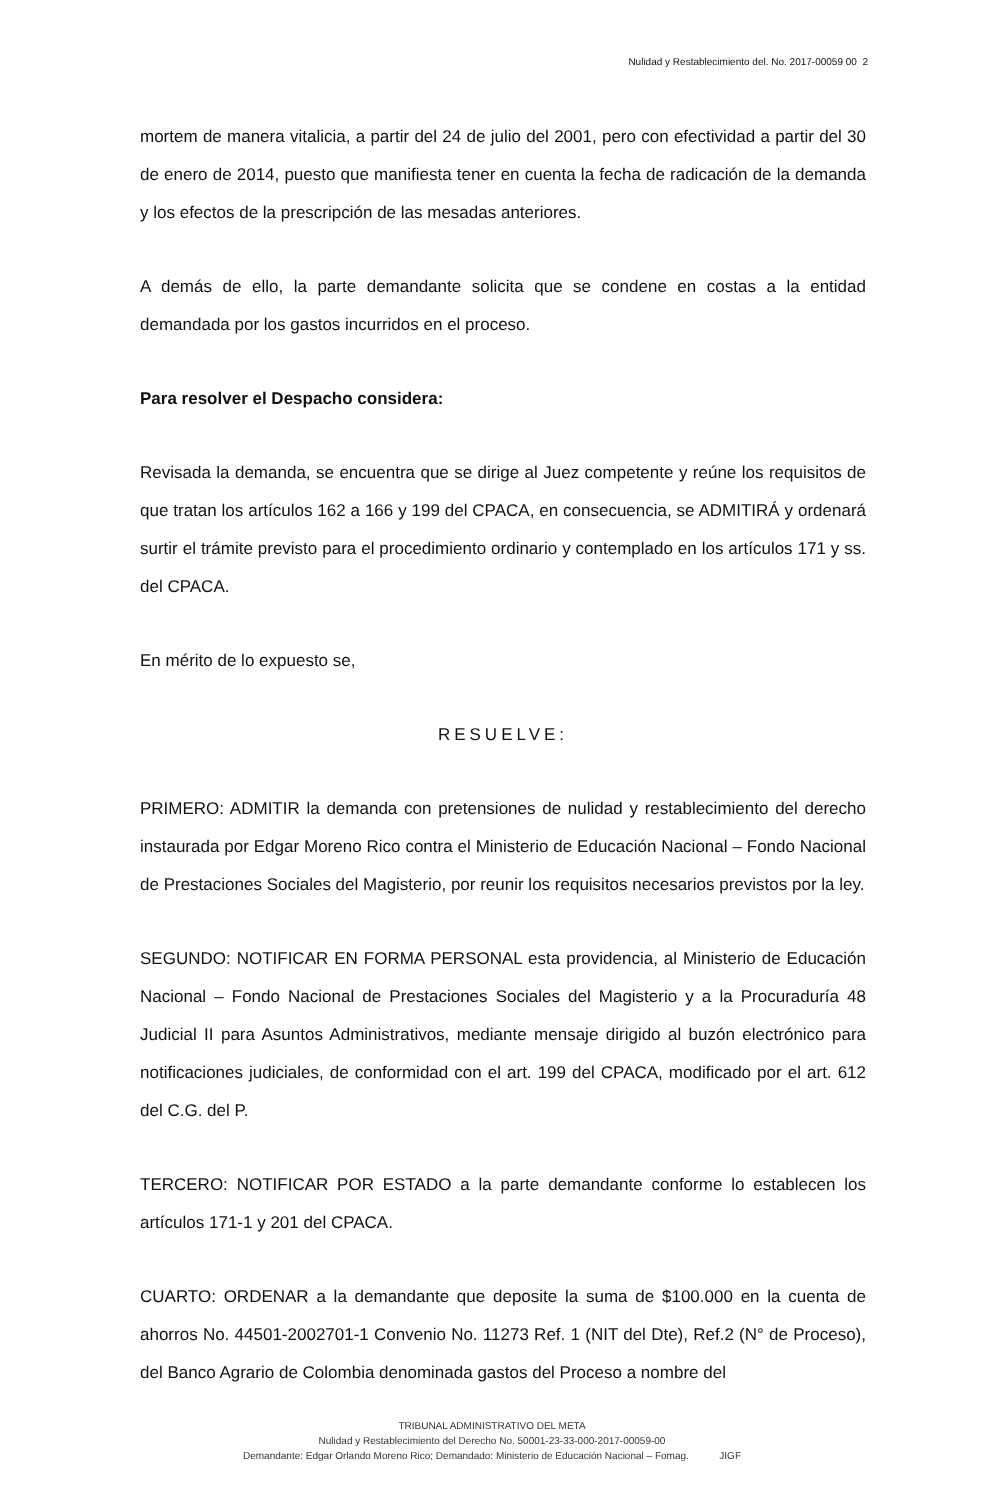Nulidad y Restablecimiento del. No. 2017-00059 00 2
mortem de manera vitalicia, a partir del 24 de julio del 2001, pero con efectividad a partir del 30 de enero de 2014, puesto que manifiesta tener en cuenta la fecha de radicación de la demanda y los efectos de la prescripción de las mesadas anteriores.
A demás de ello, la parte demandante solicita que se condene en costas a la entidad demandada por los gastos incurridos en el proceso.
Para resolver el Despacho considera:
Revisada la demanda, se encuentra que se dirige al Juez competente y reúne los requisitos de que tratan los artículos 162 a 166 y 199 del CPACA, en consecuencia, se ADMITIRÁ y ordenará surtir el trámite previsto para el procedimiento ordinario y contemplado en los artículos 171 y ss. del CPACA.
En mérito de lo expuesto se,
RESUELVE:
PRIMERO: ADMITIR la demanda con pretensiones de nulidad y restablecimiento del derecho instaurada por Edgar Moreno Rico contra el Ministerio de Educación Nacional – Fondo Nacional de Prestaciones Sociales del Magisterio, por reunir los requisitos necesarios previstos por la ley.
SEGUNDO: NOTIFICAR EN FORMA PERSONAL esta providencia, al Ministerio de Educación Nacional – Fondo Nacional de Prestaciones Sociales del Magisterio y a la Procuraduría 48 Judicial II para Asuntos Administrativos, mediante mensaje dirigido al buzón electrónico para notificaciones judiciales, de conformidad con el art. 199 del CPACA, modificado por el art. 612 del C.G. del P.
TERCERO: NOTIFICAR POR ESTADO a la parte demandante conforme lo establecen los artículos 171-1 y 201 del CPACA.
CUARTO: ORDENAR a la demandante que deposite la suma de $100.000 en la cuenta de ahorros No. 44501-2002701-1 Convenio No. 11273 Ref. 1 (NIT del Dte), Ref.2 (N° de Proceso), del Banco Agrario de Colombia denominada gastos del Proceso a nombre del
TRIBUNAL ADMINISTRATIVO DEL META
Nulidad y Restablecimiento del Derecho No. 50001-23-33-000-2017-00059-00
Demandante: Edgar Orlando Moreno Rico; Demandado: Ministerio de Educación Nacional – Fomag. JIGF